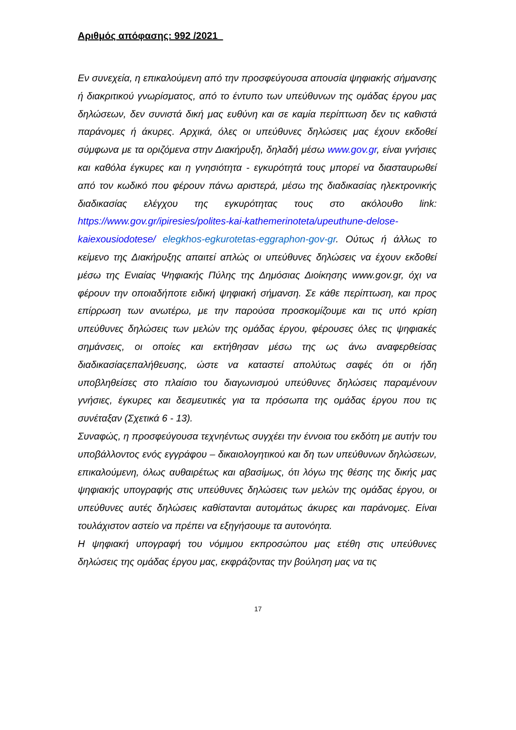Αριθμός απόφασης: 992 /2021
Εν συνεχεία, η επικαλούμενη από την προσφεύγουσα απουσία ψηφιακής σήμανσης ή διακριτικού γνωρίσματος, από το έντυπο των υπεύθυνων της ομάδας έργου μας δηλώσεων, δεν συνιστά δική μας ευθύνη και σε καμία περίπτωση δεν τις καθιστά παράνομες ή άκυρες. Αρχικά, όλες οι υπεύθυνες δηλώσεις μας έχουν εκδοθεί σύμφωνα με τα οριζόμενα στην Διακήρυξη, δηλαδή μέσω www.gov.gr, είναι γνήσιες και καθόλα έγκυρες και η γνησιότητα - εγκυρότητά τους μπορεί να διασταυρωθεί από τον κωδικό που φέρουν πάνω αριστερά, μέσω της διαδικασίας ηλεκτρονικής διαδικασίας ελέγχου της εγκυρότητας τους στο ακόλουθο link: https://www.gov.gr/ipiresies/polites-kai-kathemerinoteta/upeuthune-delose-kaiexousiodotese/ elegkhos-egkurotetas-eggraphon-gov-gr. Ούτως ή άλλως το κείμενο της Διακήρυξης απαιτεί απλώς οι υπεύθυνες δηλώσεις να έχουν εκδοθεί μέσω της Ενιαίας Ψηφιακής Πύλης της Δημόσιας Διοίκησης www.gov.gr, όχι να φέρουν την οποιαδήποτε ειδική ψηφιακή σήμανση. Σε κάθε περίπτωση, και προς επίρρωση των ανωτέρω, με την παρούσα προσκομίζουμε και τις υπό κρίση υπεύθυνες δηλώσεις των μελών της ομάδας έργου, φέρουσες όλες τις ψηφιακές σημάνσεις, οι οποίες και εκτήθησαν μέσω της ως άνω αναφερθείσας διαδικασίαςεπαλήθευσης, ώστε να καταστεί απολύτως σαφές ότι οι ήδη υποβληθείσες στο πλαίσιο του διαγωνισμού υπεύθυνες δηλώσεις παραμένουν γνήσιες, έγκυρες και δεσμευτικές για τα πρόσωπα της ομάδας έργου που τις συνέταξαν (Σχετικά 6 - 13).
Συναφώς, η προσφεύγουσα τεχνηέντως συγχέει την έννοια του εκδότη με αυτήν του υποβάλλοντος ενός εγγράφου – δικαιολογητικού και δη των υπεύθυνων δηλώσεων, επικαλούμενη, όλως αυθαιρέτως και αβασίμως, ότι λόγω της θέσης της δικής μας ψηφιακής υπογραφής στις υπεύθυνες δηλώσεις των μελών της ομάδας έργου, οι υπεύθυνες αυτές δηλώσεις καθίστανται αυτομάτως άκυρες και παράνομες. Είναι τουλάχιστον αστείο να πρέπει να εξηγήσουμε τα αυτονόητα.
Η ψηφιακή υπογραφή του νόμιμου εκπροσώπου μας ετέθη στις υπεύθυνες δηλώσεις της ομάδας έργου μας, εκφράζοντας την βούληση μας να τις
17